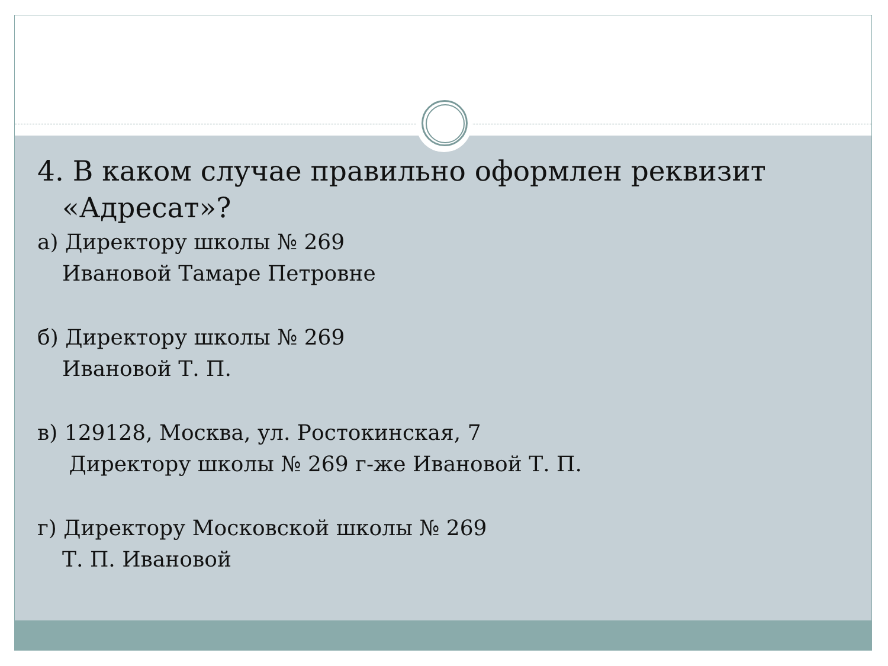4. В каком случае правильно оформлен реквизит «Адресат»?
а) Директору школы № 269
Ивановой Тамаре Петровне
б) Директору школы № 269
Ивановой Т. П.
в) 129128, Москва, ул. Ростокинская, 7
Директору школы № 269 г-же Ивановой Т. П.
г) Директору Московской школы № 269
Т. П. Ивановой